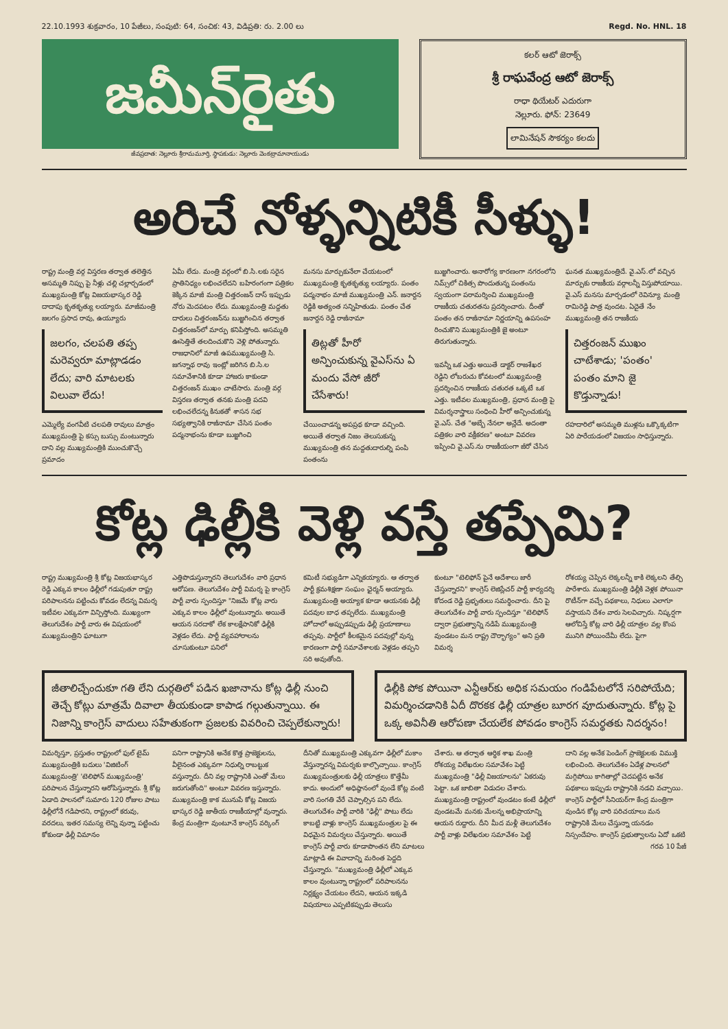22.10.1993 శుక్రవారం, 10 పేజీలు, సంపుటి: 64, సంచిక: 43, విడిప్రతి: రు. 2.00 లు Regd. No. HNL. 18
జమీన్‌రైతు
జీవప్రదాత: నెల్లూరు శ్రీరామమూర్తి, స్థాపకుడు: నెల్లూరు వెంకట్రామానాయుడు
కలర్ ఆటో జెరాక్స్
శ్రీ రాఘవేంద్ర ఆటో జెరాక్స్
రాధా థియేటర్ ఎదురుగా
నెల్లూరు. ఫోన్: 23649
లామినేషన్ సౌకర్యం కలదు
అరిచే నోళ్ళన్నిటికీ సీళ్ళు!
రాష్ట్ర మంత్రి వర్గ విస్తరణ తర్వాత తలెత్తిన అసమ్మతి నిప్పు పై నీళ్లు చల్లి చల్లార్చడంలో ముఖ్యమంత్రి కోట్ల విజయభాస్కర రెడ్డి దాదాపు కృతకృత్యు లయ్యారు. మాజీమంత్రి జలగం ప్రసాద రావు, ఉయ్యూరు
జలగం, చలపతి తప్ప మరెవ్వరూ మాట్లాడడం లేదు; వారి మాటలకు విలువా లేదు!
ఎమ్మెల్యే వంగవీటి చలపతి రావులు మాత్రం ముఖ్యమంత్రి పై కస్సు బుస్సు మంటున్నారు దాని వల్ల ముఖ్యమంత్రికి ముంచుకొచ్చే ప్రమాదం
ఏమీ లేదు. మంత్రి వర్గంలో బి.సి.లకు సరైన ప్రాతినిధ్యం లభించలేదని బహిరంగంగా పత్రికల కెక్కిన మాజీ మంత్రి చిత్తరంజన్ దాస్ ఇప్పుడు నోరు మెదపటం లేదు. ముఖ్యమంత్రి మద్దతు దారులు చిత్తరంజన్‌ను బుజ్జగించిన తర్వాత చిత్తరంజన్‌లో మార్పు కనిపిస్తోంది. అసమ్మతి ఊసెత్తితే తలదించుకొని వెళ్లి పోతున్నారు. రాజధానిలో మాజీ ఉపముఖ్యమంత్రి సి. జగన్నాథ రావు ఇంట్లో జరిగిన బి.సి.ల సమావేశానికి కూడా హాజరు కాకుండా చిత్తరంజన్ ముఖం చాటేసారు. మంత్రి వర్గ విస్తరణ తర్వాత తనకు మంత్రి పదవి లభించలేదన్న కినుకతో శాసన సభ సభ్యత్వానికి రాజీనామా చేసిన పంతం పద్మనాభంను కూడా బుజ్జగించి
మనసు మార్చుకునేలా చేయటంలో ముఖ్యమంత్రి కృతకృత్యు లయ్యారు. పంతం పద్మనాభం మాజీ ముఖ్యమంత్రి ఎన్. జనార్దన రెడ్డికి అత్యంత సన్నిహితుడు. పంతం చేత జనార్దన రెడ్డి రాజీనామా
తిట్లతో హీరో అన్పించుకున్న వైఎస్‌ను ఏ మందు వేసో జీరో చేసేశారు!
చేయించాడన్న అపప్రథ కూడా వచ్చింది. అయితే తర్వాత నిజం తెలుసుకున్న ముఖ్యమంత్రి తన మద్దతుదారుల్ని పంపి పంతంను
బుజ్జగించారు. అనారోగ్య కారణంగా నగరంలోని నిమ్స్‌లో చికిత్స పొందుతున్న పంతంను స్వయంగా పరామర్శించి ముఖ్యమంత్రి రాజకీయ చతురతను ప్రదర్శించారు. దీంతో పంతం తన రాజీనామా నిర్ణయాన్ని ఉపసంహ రించుకొని ముఖ్యమంత్రికి జై అంటూ తిరుగుతున్నారు.
ఇవన్నీ ఒక ఎత్తు అయితే డాక్టర్ రాజశేఖర రెడ్డిని లోబరుచు కోవటంలో ముఖ్యమంత్రి ప్రదర్శించిన రాజకీయ చతురత ఒక్కటే ఒక ఎత్తు. ఇటీవల ముఖ్యమంత్రి, ప్రధాన మంత్రి పై విమర్శనాస్త్రాలు సంధించి హీరో అన్పించుకున్న వై.ఎస్. చేత "అబ్బే నేనలా అన్లేదే. అదంతా పత్రికల వారి వక్రీకరణ" అంటూ వివరణ ఇప్పించి వై.ఎస్.ను రాజకీయంగా జీరో చేసిన
ఘనత ముఖ్యమంత్రిదే. వై.ఎస్.లో వచ్చిన మార్పుకు రాజకీయ వర్గాలన్నీ విస్తుపోయాయి. వై.ఎస్ మనసు మార్చడంలో రెవిన్యూ మంత్రి రామిరెడ్డి పాత్ర వుందట. ఏదైతే నేం ముఖ్యమంత్రి తన రాజకీయ
చిత్తరంజన్ ముఖం చాటేశాడు; 'పంతం' పంతం మాని జై కొడ్తున్నాడు!
రహదారిలో అసమ్మతి ముళ్లను ఒక్కొక్కటిగా ఏరి పారేయడంలో విజయం సాధిస్తున్నారు.
కోట్ల ఢిల్లీకి వెళ్లి వస్తే తప్పేమి?
రాష్ట్ర ముఖ్యమంత్రి శ్రీ కోట్ల విజయభాస్కర రెడ్డి ఎక్కువ కాలం ఢిల్లీలో గడుపుతూ రాష్ట్ర పరిపాలనను పట్టించు కోవడం లేదన్న విమర్శ ఇటీవల ఎక్కువగా విన్పిస్తోంది. ముఖ్యంగా తెలుగుదేశం పార్టీ వారు ఈ విషయంలో ముఖ్యమంత్రిని ఘాటుగా
ఎత్తిపొడుస్తున్నారని తెలుగుదేశం వారి ప్రధాన ఆరోపణ. తెలుగుదేశం పార్టీ విమర్శ పై కాంగ్రెస్ పార్టీ వారు స్పందిస్తూ "నిజమే కోట్ల వారు ఎక్కువ కాలం ఢిల్లీలో వుంటున్నారు. అయితే ఆయన సరదాకో లేక కాలక్షేపానికో ఢిల్లీకి వెళ్లడం లేదు. పార్టీ వ్యవహారాలను చూసుకుంటూ పనిలో
కమిటీ సభ్యుడిగా ఎన్నికయ్యారు. ఆ తర్వాత పార్టీ క్రమశిక్షణా సంఘం ఛైర్మన్ అయ్యారు. ముఖ్యమంత్రి అయ్యాక కూడా ఆయనకు ఢిల్లీ పదవుల బాధ తప్పలేదు. ముఖ్యమంత్రి హోదాలో అప్పుడప్పుడు ఢిల్లీ ప్రయాణాలు తప్పవు. పార్టీలో కీలకమైన పదవుల్లో వున్న కారణంగా పార్టీ సమావేశాలకు వెళ్లడం తప్పని సరి అవుతోంది.
కుంటూ "టెలిఫోన్ పైనే ఆదేశాలు జారీ చేస్తున్నారని" కాంగ్రెస్ లెజిస్లేచర్ పార్టీ కార్యదర్శి కోదండ రెడ్డి ప్రభృతులు సమర్థించారు. దీని పై తెలుగుదేశం పార్టీ వారు స్పందిస్తూ "టెలిఫోన్ ద్వారా ప్రభుత్వాన్ని నడిపే ముఖ్యమంత్రి వుండటం మన రాష్ట్ర దౌర్భాగ్యం" అని ప్రతి విమర్శ
రోశయ్య చెప్పిన లెక్కలన్నీ కాకి లెక్కలని తేల్చి పారేశారు. ముఖ్యమంత్రి ఢిల్లీకి వెళ్లక పోయినా రొటీన్‌గా వచ్చే పథకాలు, నిధులు ఎలాగూ వస్తాయని దేశం వారు సెలవిచ్చారు. నిష్కర్షగా ఆలోచిస్తే కోట్ల వారి ఢిల్లీ యాత్రల వల్ల కొంప మునిగి పోయిందేమీ లేదు. పైగా
జీతాలిచ్చేందుకూ గతి లేని దుర్గతిలో పడిన ఖజానాను కోట్ల ఢిల్లీ నుంచి తెచ్చే కోట్లు మాత్రమే దివాలా తీయకుండా కాపాడ గల్గుతున్నాయి. ఈ నిజాన్ని కాంగ్రెస్ వాదులు సహేతుకంగా ప్రజలకు వివరించి చెప్పలేకున్నారు!
ఢిల్లీకి పోక పోయినా ఎన్టీఆర్‌కు అధిక సమయం గండిపేటలోనే సరిపోయేది; విమర్శించడానికి ఏదీ దొరకక ఢిల్లీ యాత్రల బూరగ వూదుతున్నారు. కోట్ల పై ఒక్క అవినీతి ఆరోపణా చేయలేక పోవడం కాంగ్రెస్ సమర్థతకు నిదర్శనం!
విమర్శిస్తూ, ప్రస్తుతం రాష్ట్రంలో ఫుల్ టైమ్ ముఖ్యమంత్రికి బదులు 'విజిటింగ్ ముఖ్యమంత్రి' 'టెలిఫోన్ ముఖ్యమంత్రి' పరిపాలన చేస్తున్నారని ఆరోపిస్తున్నారు. శ్రీ కోట్ల ఏడాది పాలనలో సుమారు 120 రోజుల పాటు ఢిల్లీలోనే గడిపారని, రాష్ట్రంలో కరువు, వరదలు, ఇతర సమస్య లెన్ని వున్నా పట్టించు కోకుండా ఢిల్లీ విమానం
పనిగా రాష్ట్రానికి అనేక కొత్త ప్రాజెక్టులను, వీలైనంత ఎక్కువగా నిధుల్ని రాబట్టుక వస్తున్నారు. దీని వల్ల రాష్ట్రానికి ఎంతో మేలు జరుగుతోంది" అంటూ వివరణ ఇస్తున్నారు.
ముఖ్యమంత్రి కాక మునుపే కోట్ల విజయ భాస్కర రెడ్డి జాతీయ రాజకీయాల్లో వున్నారు. కేంద్ర మంత్రిగా వుంటూనే కాంగ్రెస్ వర్కింగ్
దీనితో ముఖ్యమంత్రి ఎక్కువగా ఢిల్లీలో మకాం వేస్తున్నారన్న విమర్శకు కాల్చొచ్చాయి. కాంగ్రెస్ ముఖ్యమంత్రులకు ఢిల్లీ యాత్రలు కొత్తేమీ కాదు. అందులో అధిష్ఠానంలో వుండే కోట్ల వంటి వారి సంగతి వేరే చెప్పాల్సిన పని లేదు. తెలుగుదేశం పార్టీ వారికి "ఢిల్లీ" పొటు లేదు కాబట్టి వాళ్లు కాంగ్రెస్ ముఖ్యమంత్రుల పై ఈ విధమైన విమర్శలు చేస్తున్నారు. అయితే కాంగ్రెస్ పార్టీ వారు కూడాపొంతన లేని మాటలు మాట్లాడి ఈ వివాదాన్ని మరింత పెద్దది చేస్తున్నారు. "ముఖ్యమంత్రి ఢిల్లీలో ఎక్కువ కాలం వుంటున్నా రాష్ట్రంలో పరిపాలనను నిర్లక్ష్యం చేయటం లేదని, ఆయన ఇక్కడి విషయాలు ఎప్పటికప్పుడు తెలుసు
చేశారు. ఆ తర్వాత ఆర్థిక శాఖ మంత్రి రోశయ్య విలేఖరుల సమావేశం పెట్టి ముఖ్యమంత్రి "ఢిల్లీ విజయాలను" ఏకరువు పెట్టా. ఒక జాబితా విడుదల చేశారు. ముఖ్యమంత్రి రాష్ట్రంలో వుండటం కంటే ఢిల్లీలో వుండటమే మనకు మేలన్న అభిప్రాయాన్ని ఆయన రుద్దారు. దీని మీద మళ్లీ తెలుగుదేశం పార్టీ వాళ్లు విలేఖరుల సమావేశం పెట్టి
దాని వల్ల అనేక పెండింగ్ ప్రాజెక్టులకు విముక్తి లభించింది. తెలుగుదేశం ఏడేళ్ల పాలనలో మగ్గిపోయి కాగితాల్లో చెదపట్టిన అనేక పథకాలు ఇప్పుడు రాష్ట్రానికి నడచి వచ్చాయి. కాంగ్రెస్ పార్టీలో సీనియర్‌గా కేంద్ర మంత్రిగా వుండిన కోట్ల వారి పరిచయాలు మన రాష్ట్రానికి మేలు చేస్తున్నా యనడం నిస్సందేహం. కాంగ్రెస్ ప్రభుత్వాలను ఏదో ఒకటి
గరవ 10 పేజీ